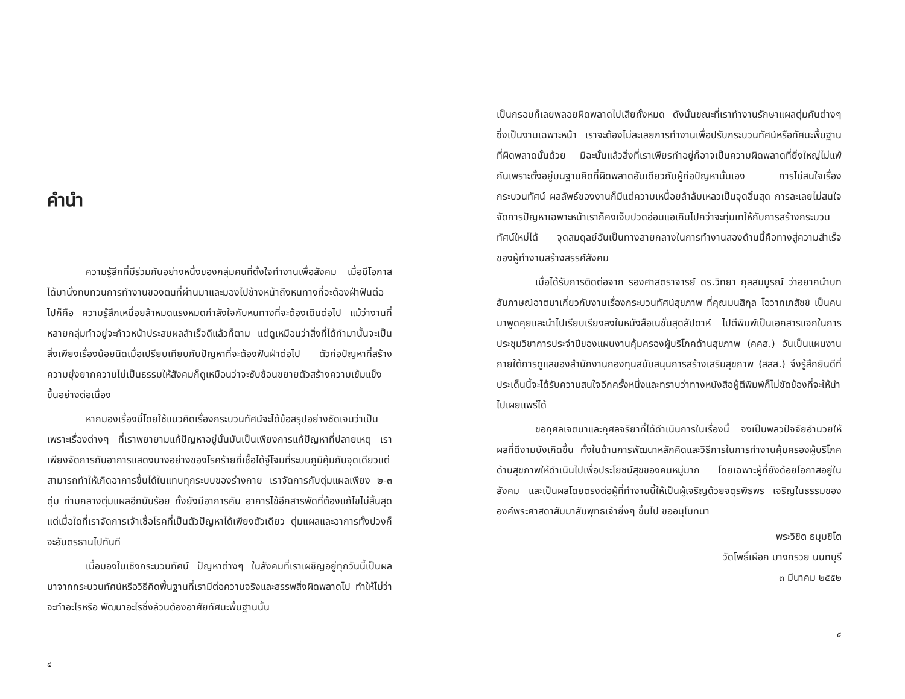คำนำ
ความรู้สึกที่มีร่วมกันอย่างหนึ่งของกลุ่มคนที่ตั้งใจทำงานเพื่อสังคม เมื่อมีโอกาสได้มานั่งทบทวนการทำงานของตนที่ผ่านมาและมองไปข้างหน้าถึงหนทางที่จะต้องฝ่าฟันต่อไปก็คือ ความรู้สึกเหนื่อยล้าหมดแรงหมดกำลังใจกับหนทางที่จะต้องเดินต่อไป แม้ว่างานที่หลายกลุ่มทำอยู่จะก้าวหน้าประสบผลสำเร็จดีแล้วก็ตาม แต่ดูเหมือนว่าสิ่งที่ได้ทำมานั้นจะเป็นสิ่งเพียงเรื่องน้อยนิดเมื่อเปรียบเทียบกับปัญหาที่จะต้องฟันฝ่าต่อไป ตัวก่อปัญหาที่สร้างความยุ่งยากความไม่เป็นธรรมให้สังคมก็ดูเหมือนว่าจะซับซ้อนขยายตัวสร้างความเข้มแข็งขึ้นอย่างต่อเนื่อง
หากมองเรื่องนี้โดยใช้แนวคิดเรื่องกระบวนทัศน์จะได้ข้อสรุปอย่างชัดเจนว่าเป็นเพราะเรื่องต่างๆ ที่เราพยายามแก้ปัญหาอยู่นั้นมันเป็นเพียงการแก้ปัญหาที่ปลายเหตุ เราเพียงจัดการกับอาการแสดงบางอย่างของโรคร้ายที่เชื้อได้จู่โจมที่ระบบภูมิคุ้มกันจุดเดียวแต่สามารถทำให้เกิดอาการขึ้นได้ในแทบทุกระบบของร่างกาย เราจัดการกับตุ่มแผลเพียง ๒-๓ ตุ่ม ท่ามกลางตุ่มแผลอีกนับร้อย ทั้งยังมีอาการคัน อาการไข้อีกสารพัดที่ต้องแก้ไขไม่สิ้นสุด แต่เมื่อใดที่เราจัดการเจ้าเชื้อโรคที่เป็นตัวปัญหาได้เพียงตัวเดียว ตุ่มแผลและอาการทั้งปวงก็จะอันตรธานไปทันที
เมื่อมองในเชิงกระบวนทัศน์ ปัญหาต่างๆ ในสังคมที่เราเผชิญอยู่ทุกวันนี้เป็นผลมาจากกระบวนทัศน์หรือวิธีคิดพื้นฐานที่เรามีต่อความจริงและสรรพสิ่งผิดพลาดไป ทำให้ไม่ว่าจะทำอะไรหรือ พัฒนาอะไรซึ่งล้วนต้องอาศัยทัศนะพื้นฐานนั้น
๔
เป็นกรอบก็เลยพลอยผิดพลาดไปเสียทั้งหมด ดังนั้นขณะที่เราทำงานรักษาแผลตุ่มคันต่างๆ ซึ่งเป็นงานเฉพาะหน้า เราจะต้องไม่ละเลยการทำงานเพื่อปรับกระบวนทัศน์หรือทัศนะพื้นฐานที่ผิดพลาดนั้นด้วย มิฉะนั้นแล้วสิ่งที่เราเพียรทำอยู่ก็อาจเป็นความผิดพลาดที่ยิ่งใหญ่ไม่แพ้กันเพราะตั้งอยู่บนฐานคิดที่ผิดพลาดอันเดียวกับผู้ก่อปัญหานั้นเอง การไม่สนใจเรื่องกระบวนทัศน์ ผลลัพธ์ของงานก็มีแต่ความเหนื่อยล้าล้มเหลวเป็นจุดสิ้นสุด การละเลยไม่สนใจจัดการปัญหาเฉพาะหน้าเราก็คงเจ็บปวดอ่อนแอเกินไปกว่าจะทุ่มเทให้กับการสร้างกระบวนทัศน์ใหม่ได้ จุดสมดุลย์อันเป็นทางสายกลางในการทำงานสองด้านนี้คือทางสู่ความสำเร็จของผู้ทำงานสร้างสรรค์สังคม
เมื่อได้รับการติดต่อจาก รองศาสตราจารย์ ดร.วิทยา กุลสมบูรณ์ ว่าอยากนำบทสัมภาษณ์อาตมาเกี่ยวกับงานเรื่องกระบวนทัศน์สุขภาพ ที่คุณมนสิกุล โอวาทเภสัชช์ เป็นคนมาพูดคุยและนำไปเรียบเรียงลงในหนังสือเนชั่นสุดสัปดาห์ ไปตีพิมพ์เป็นเอกสารแจกในการประชุมวิชาการประจำปีของแผนงานคุ้มครองผู้บริโภคด้านสุขภาพ (คคส.) อันเป็นแผนงานภายใต้การดูแลของสำนักงานกองทุนสนับสนุนการสร้างเสริมสุขภาพ (สสส.) จึงรู้สึกยินดีที่ประเด็นนี้จะได้รับความสนใจอีกครั้งหนึ่งและทราบว่าทางหนังสือผู้ตีพิมพ์ก็ไม่ขัดข้องที่จะให้นำไปเผยแพร่ได้
ขอกุศลเจตนาและกุศลจริยาที่ได้ดำเนินการในเรื่องนี้ จงเป็นพลวปัจจัยอำนวยให้ผลที่ดีงามบังเกิดขึ้น ทั้งในด้านการพัฒนาหลักคิดและวิธีการในการทำงานคุ้มครองผู้บริโภคด้านสุขภาพให้ดำเนินไปเพื่อประโยชน์สุขของคนหมู่มาก โดยเฉพาะผู้ที่ยังด้อยโอกาสอยู่ในสังคม และเป็นผลโดยตรงต่อผู้ที่ทำงานนี้ให้เป็นผู้เจริญด้วยจตุรพิธพร เจริญในธรรมขององค์พระศาสดาสัมมาสัมพุทธเจ้ายิ่งๆ ขึ้นไป ขออนุโมทนา
พระวิชิต ธมฺมชิโต
วัดโพธิ์เผือก บางกรวย นนทบุรี
๓ มีนาคม ๒๕๕๒
๕